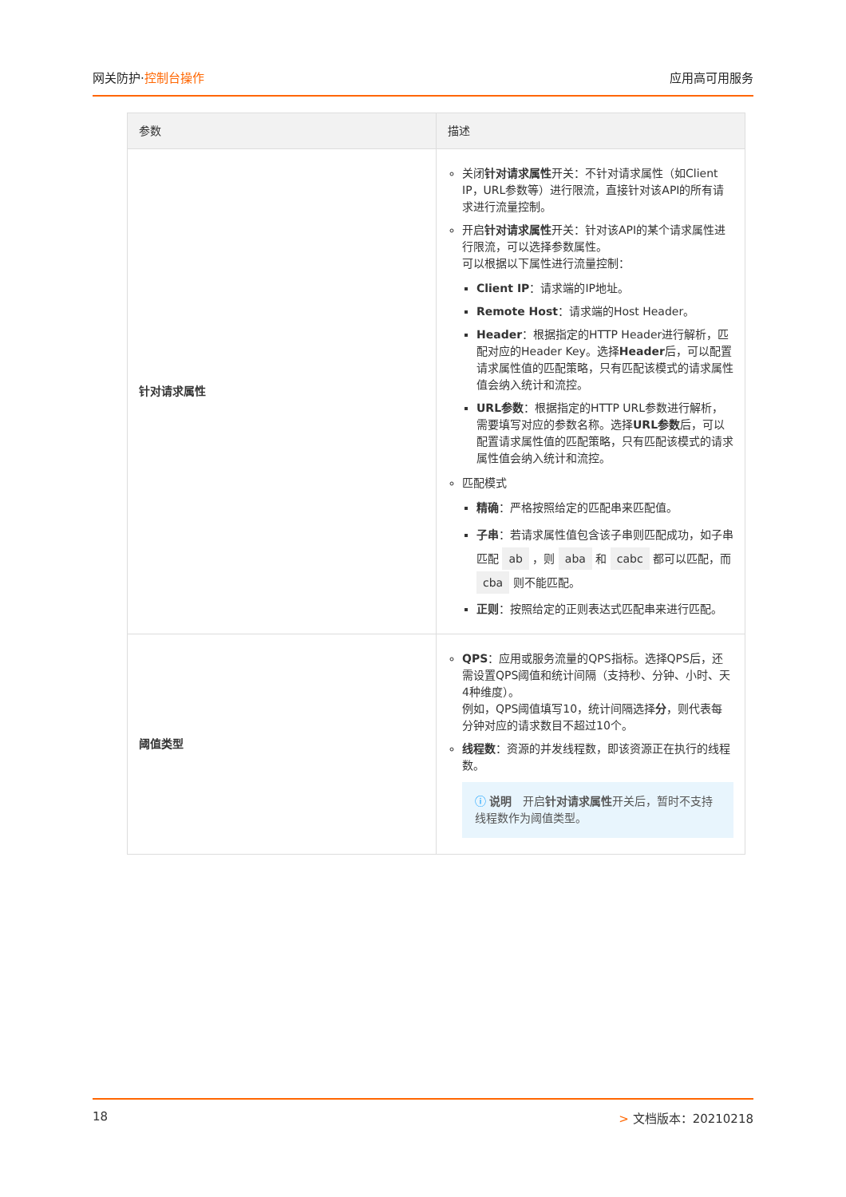网关防护·控制台操作 应用高可用服务
| 参数 | 描述 |
| --- | --- |
| 针对请求属性 | 关闭 针对请求属性 开关：不针对请求属性（如Client IP，URL参数等）进行限流，直接针对该API的所有请求进行流量控制。 开启 针对请求属性 开关：针对该API的某个请求属性进行限流，可以选择参数属性。 可以根据以下属性进行流量控制： Client IP ：请求端的IP地址。 Remote Host ：请求端的Host Header。 Header ：根据指定的HTTP Header进行解析，匹配对应的Header Key。选择 Header 后，可以配置请求属性值的匹配策略，只有匹配该模式的请求属性值会纳入统计和流控。 URL参数 ：根据指定的HTTP URL参数进行解析，需要填写对应的参数名称。选择 URL参数 后，可以配置请求属性值的匹配策略，只有匹配该模式的请求属性值会纳入统计和流控。 匹配模式 精确 ：严格按照给定的匹配串来匹配值。 子串 ：若请求属性值包含该子串则匹配成功，如子串匹配 ab ，则 aba 和 cabc 都可以匹配，而 cba 则不能匹配。 正则 ：按照给定的正则表达式匹配串来进行匹配。 |
| 阈值类型 | QPS ：应用或服务流量的QPS指标。选择QPS后，还需设置QPS阈值和统计间隔（支持秒、分钟、小时、天4种维度）。 例如，QPS阈值填写10，统计间隔选择 分 ，则代表每分钟对应的请求数目不超过10个。 线程数 ：资源的并发线程数，即该资源正在执行的线程数。 ⓘ 说明 开启 针对请求属性 开关后，暂时不支持线程数作为阈值类型。 |
18 > 文档版本：20210218